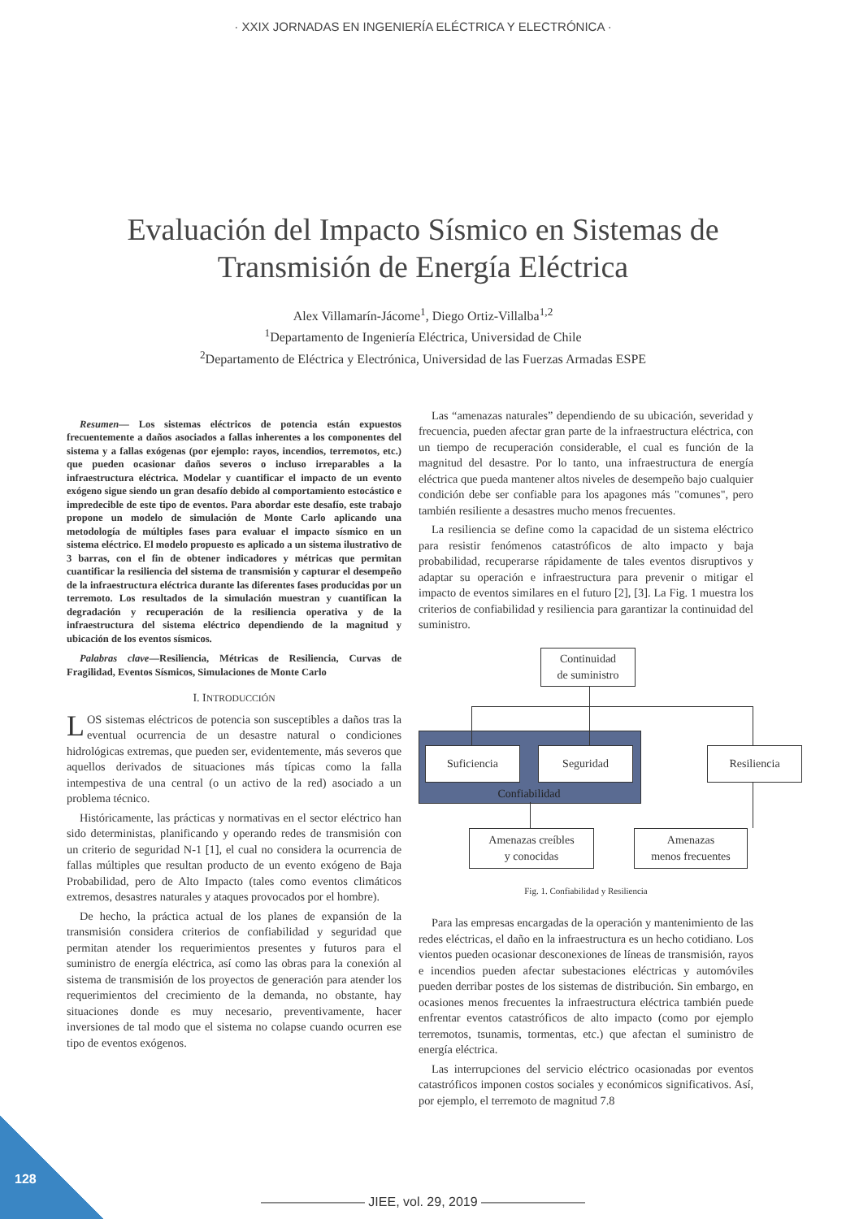· XXIX JORNADAS EN INGENIERÍA ELÉCTRICA Y ELECTRÓNICA ·
Evaluación del Impacto Sísmico en Sistemas de
Transmisión de Energía Eléctrica
Alex Villamarín-Jácome<sup>1</sup>, Diego Ortiz-Villalba<sup>1,2</sup>
<sup>1</sup> Departamento de Ingeniería Eléctrica, Universidad de Chile
<sup>2</sup> Departamento de Eléctrica y Electrónica, Universidad de las Fuerzas Armadas ESPE
Resumen— Los sistemas eléctricos de potencia están expuestos frecuentemente a daños asociados a fallas inherentes a los componentes del sistema y a fallas exógenas (por ejemplo: rayos, incendios, terremotos, etc.) que pueden ocasionar daños severos o incluso irreparables a la infraestructura eléctrica. Modelar y cuantificar el impacto de un evento exógeno sigue siendo un gran desafío debido al comportamiento estocástico e impredecible de este tipo de eventos. Para abordar este desafío, este trabajo propone un modelo de simulación de Monte Carlo aplicando una metodología de múltiples fases para evaluar el impacto sísmico en un sistema eléctrico. El modelo propuesto es aplicado a un sistema ilustrativo de 3 barras, con el fin de obtener indicadores y métricas que permitan cuantificar la resiliencia del sistema de transmisión y capturar el desempeño de la infraestructura eléctrica durante las diferentes fases producidas por un terremoto. Los resultados de la simulación muestran y cuantifican la degradación y recuperación de la resiliencia operativa y de la infraestructura del sistema eléctrico dependiendo de la magnitud y ubicación de los eventos sísmicos.
Palabras clave—Resiliencia, Métricas de Resiliencia, Curvas de Fragilidad, Eventos Sísmicos, Simulaciones de Monte Carlo
I. INTRODUCCIÓN
LOS sistemas eléctricos de potencia son susceptibles a daños tras la eventual ocurrencia de un desastre natural o condiciones hidrológicas extremas, que pueden ser, evidentemente, más severos que aquellos derivados de situaciones más típicas como la falla intempestiva de una central (o un activo de la red) asociado a un problema técnico.
Históricamente, las prácticas y normativas en el sector eléctrico han sido deterministas, planificando y operando redes de transmisión con un criterio de seguridad N-1 [1], el cual no considera la ocurrencia de fallas múltiples que resultan producto de un evento exógeno de Baja Probabilidad, pero de Alto Impacto (tales como eventos climáticos extremos, desastres naturales y ataques provocados por el hombre).
De hecho, la práctica actual de los planes de expansión de la transmisión considera criterios de confiabilidad y seguridad que permitan atender los requerimientos presentes y futuros para el suministro de energía eléctrica, así como las obras para la conexión al sistema de transmisión de los proyectos de generación para atender los requerimientos del crecimiento de la demanda, no obstante, hay situaciones donde es muy necesario, preventivamente, hacer inversiones de tal modo que el sistema no colapse cuando ocurren ese tipo de eventos exógenos.
Las “amenazas naturales” dependiendo de su ubicación, severidad y frecuencia, pueden afectar gran parte de la infraestructura eléctrica, con un tiempo de recuperación considerable, el cual es función de la magnitud del desastre. Por lo tanto, una infraestructura de energía eléctrica que pueda mantener altos niveles de desempeño bajo cualquier condición debe ser confiable para los apagones más "comunes", pero también resiliente a desastres mucho menos frecuentes.
La resiliencia se define como la capacidad de un sistema eléctrico para resistir fenómenos catastróficos de alto impacto y baja probabilidad, recuperarse rápidamente de tales eventos disruptivos y adaptar su operación e infraestructura para prevenir o mitigar el impacto de eventos similares en el futuro [2], [3]. La Fig. 1 muestra los criterios de confiabilidad y resiliencia para garantizar la continuidad del suministro.
Continuidad
de suministro
Suficiencia Seguridad Resiliencia
Confiabilidad
Amenazas creíbles
y conocidas
Amenazas
menos frecuentes
Fig. 1. Confiabilidad y Resiliencia
Para las empresas encargadas de la operación y mantenimiento de las redes eléctricas, el daño en la infraestructura es un hecho cotidiano. Los vientos pueden ocasionar desconexiones de líneas de transmisión, rayos e incendios pueden afectar subestaciones eléctricas y automóviles pueden derribar postes de los sistemas de distribución. Sin embargo, en ocasiones menos frecuentes la infraestructura eléctrica también puede enfrentar eventos catastróficos de alto impacto (como por ejemplo terremotos, tsunamis, tormentas, etc.) que afectan el suministro de energía eléctrica.
Las interrupciones del servicio eléctrico ocasionadas por eventos catastróficos imponen costos sociales y económicos significativos. Así, por ejemplo, el terremoto de magnitud 7.8
128
———————— JIEE, vol. 29, 2019 ————————